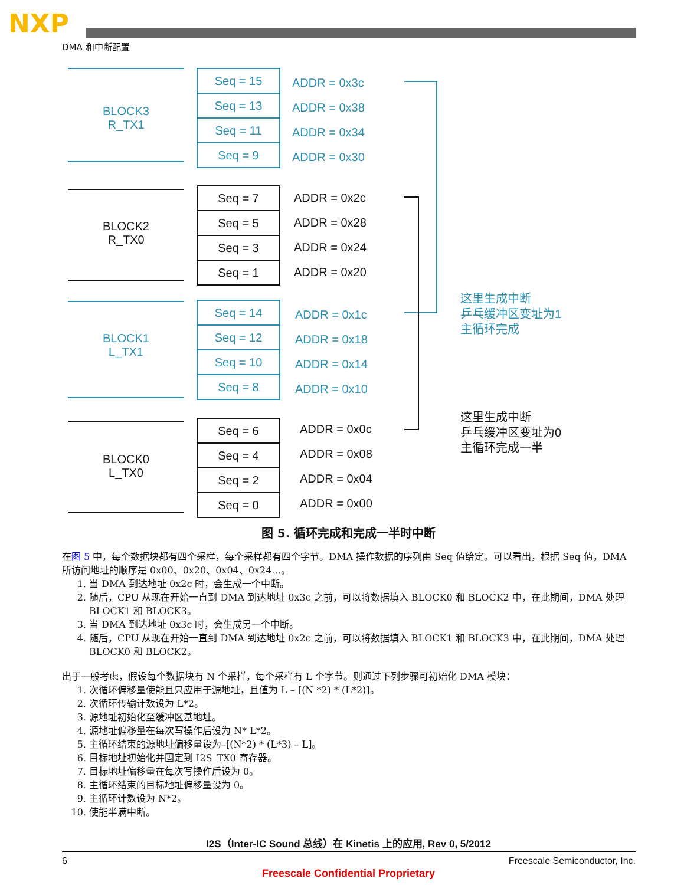NXP
DMA 和中断配置
BLOCK3
R_TX1
Seq = 15
Seq = 13
Seq = 11
Seq = 9
ADDR = 0x3c
ADDR = 0x38
ADDR = 0x34
ADDR = 0x30
BLOCK2
R_TX0
Seq = 7
Seq = 5
Seq = 3
Seq = 1
ADDR = 0x2c
ADDR = 0x28
ADDR = 0x24
ADDR = 0x20
BLOCK1
L_TX1
Seq = 14
Seq = 12
Seq = 10
Seq = 8
ADDR = 0x1c
ADDR = 0x18
ADDR = 0x14
ADDR = 0x10
BLOCK0
L_TX0
Seq = 6
Seq = 4
Seq = 2
Seq = 0
ADDR = 0x0c
ADDR = 0x08
ADDR = 0x04
ADDR = 0x00
这里生成中断
乒乓缓冲区变址为1
主循环完成
这里生成中断
乒乓缓冲区变址为0
主循环完成一半
图 5. 循环完成和完成一半时中断
在图 5 中，每个数据块都有四个采样，每个采样都有四个字节。DMA 操作数据的序列由 Seq 值给定。可以看出，根据 Seq 值，DMA 所访问地址的顺序是 0x00、0x20、0x04、0x24…。
1. 当 DMA 到达地址 0x2c 时，会生成一个中断。
2. 随后，CPU 从现在开始一直到 DMA 到达地址 0x3c 之前，可以将数据填入 BLOCK0 和 BLOCK2 中，在此期间，DMA 处理 BLOCK1 和 BLOCK3。
3. 当 DMA 到达地址 0x3c 时，会生成另一个中断。
4. 随后，CPU 从现在开始一直到 DMA 到达地址 0x2c 之前，可以将数据填入 BLOCK1 和 BLOCK3 中，在此期间，DMA 处理 BLOCK0 和 BLOCK2。
出于一般考虑，假设每个数据块有 N 个采样，每个采样有 L 个字节。则通过下列步骤可初始化 DMA 模块：
1. 次循环偏移量使能且只应用于源地址，且值为 L – [(N *2) * (L*2)]。
2. 次循环传输计数设为 L*2。
3. 源地址初始化至缓冲区基地址。
4. 源地址偏移量在每次写操作后设为 N* L*2。
5. 主循环结束的源地址偏移量设为–[(N*2) * (L*3) – L]。
6. 目标地址初始化并固定到 I2S_TX0 寄存器。
7. 目标地址偏移量在每次写操作后设为 0。
8. 主循环结束的目标地址偏移量设为 0。
9. 主循环计数设为 N*2。
10. 使能半满中断。
I2S（Inter-IC Sound 总线）在 Kinetis 上的应用, Rev 0, 5/2012
6 Freescale Semiconductor, Inc.
Freescale Confidential Proprietary